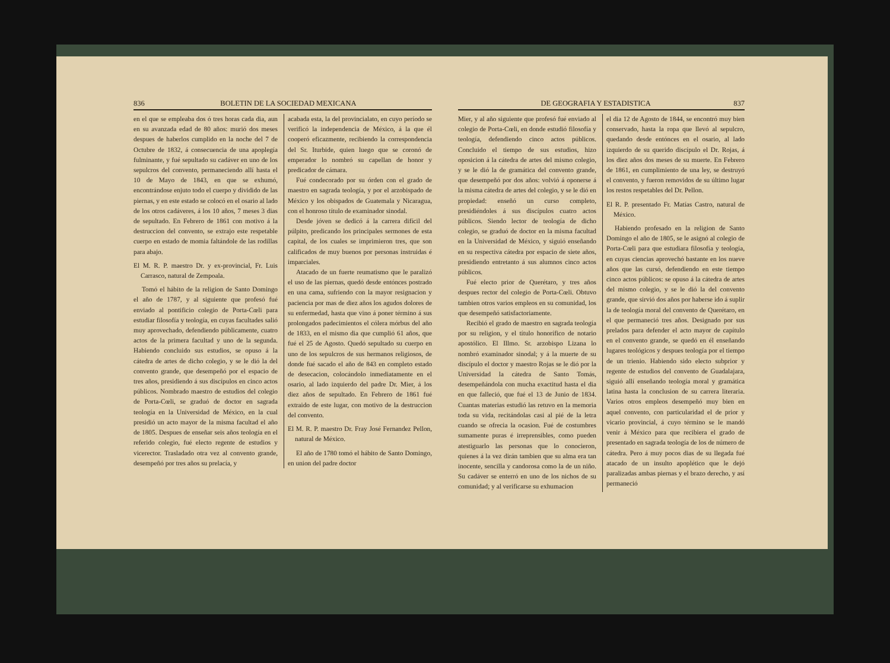836 BOLETIN DE LA SOCIEDAD MEXICANA
en el que se empleaba dos ó tres horas cada dia, aun en su avanzada edad de 80 años: murió dos meses despues de haberlos cumplido en la noche del 7 de Octubre de 1832, á consecuencia de una apoplegía fulminante, y fué sepultado su cadáver en uno de los sepulcros del convento, permaneciendo allí hasta el 10 de Mayo de 1843, en que se exhumó, encontrándose enjuto todo el cuerpo y dividido de las piernas, y en este estado se colocó en el osario al lado de los otros cadáveres, á los 10 años, 7 meses 3 dias de sepultado. En Febrero de 1861 con motivo á la destruccion del convento, se extrajo este respetable cuerpo en estado de momia faltándole de las rodillas para abajo.
El M. R. P. maestro Dr. y ex-provincial, Fr. Luis Carrasco, natural de Zempoala.
Tomó el hábito de la religion de Santo Domingo el año de 1787, y al siguiente que profesó fué enviado al pontificio colegio de Porta-Cœli para estudiar filosofía y teología, en cuyas facultades salió muy aprovechado, defendiendo públicamente, cuatro actos de la primera facultad y uno de la segunda. Habiendo concluido sus estudios, se opuso á la cátedra de artes de dicho colegio, y se le dió la del convento grande, que desempeñó por el espacio de tres años, presidiendo á sus discípulos en cinco actos públicos. Nombrado maestro de estudios del colegio de Porta-Cœli, se graduó de doctor en sagrada teología en la Universidad de México, en la cual presidió un acto mayor de la misma facultad el año de 1805. Despues de enseñar seis años teología en el referido colegio, fué electo regente de estudios y vicerector. Trasladado otra vez al convento grande, desempeñó por tres años su prelacía, y
acabada esta, la del provincialato, en cuyo período se verificó la independencia de México, á la que él cooperó eficazmente, recibiendo la correspondencia del Sr. Iturbide, quien luego que se coronó de emperador lo nombró su capellan de honor y predicador de cámara.
Fué condecorado por su órden con el grado de maestro en sagrada teología, y por el arzobispado de México y los obispados de Guatemala y Nicaragua, con el honroso título de examinador sinodal.
Desde jóven se dedicó á la carrera difícil del púlpito, predicando los principales sermones de esta capital, de los cuales se imprimieron tres, que son calificados de muy buenos por personas instruidas é imparciales.
Atacado de un fuerte reumatismo que le paralizó el uso de las piernas, quedó desde entónces postrado en una cama, sufriendo con la mayor resignacion y paciencia por mas de diez años los agudos dolores de su enfermedad, hasta que vino á poner término á sus prolongados padecimientos el cólera mórbus del año de 1833, en el mismo dia que cumplió 61 años, que fué el 25 de Agosto. Quedó sepultado su cuerpo en uno de los sepulcros de sus hermanos religiosos, de donde fué sacado el año de 843 en completo estado de desecacion, colocándolo inmediatamente en el osario, al lado izquierdo del padre Dr. Mier, á los diez años de sepultado. En Febrero de 1861 fué extraido de este lugar, con motivo de la destruccion del convento.
El M. R. P. maestro Dr. Fray José Fernandez Pellon, natural de México.
El año de 1780 tomó el hábito de Santo Domingo, en union del padre doctor
DE GEOGRAFIA Y ESTADISTICA 837
Mier, y al año siguiente que profesó fué enviado al colegio de Porta-Cœli, en donde estudió filosofía y teología, defendiendo cinco actos públicos. Concluido el tiempo de sus estudios, hizo oposicion á la cátedra de artes del mismo colegio, y se le dió la de gramática del convento grande, que desempeñó por dos años: volvió á oponerse á la misma cátedra de artes del colegio, y se le dió en propiedad: enseñó un curso completo, presidiéndoles á sus discípulos cuatro actos públicos. Siendo lector de teología de dicho colegio, se graduó de doctor en la misma facultad en la Universidad de México, y siguió enseñando en su respectiva cátedra por espacio de siete años, presidiendo entretanto á sus alumnos cinco actos públicos.
Fué electo prior de Querétaro, y tres años despues rector del colegio de Porta-Cœli. Obtuvo tambien otros varios empleos en su comunidad, los que desempeñó satisfactoriamente.
Recibió el grado de maestro en sagrada teología por su religion, y el título honorífico de notario apostólico. El Illmo. Sr. arzobispo Lizana lo nombró examinador sinodal; y á la muerte de su discípulo el doctor y maestro Rojas se le dió por la Universidad la cátedra de Santo Tomás, desempeñándola con mucha exactitud hasta el dia en que falleció, que fué el 13 de Junio de 1834. Cuantas materias estudió las retuvo en la memoria toda su vida, recitándolas casi al pié de la letra cuando se ofrecia la ocasion. Fué de costumbres sumamente puras é irreprensibles, como pueden atestiguarlo las personas que lo conocieron, quienes á la vez dirán tambien que su alma era tan inocente, sencilla y candorosa como la de un niño. Su cadáver se enterró en uno de los nichos de su comunidad; y al verificarse su exhumacion
el dia 12 de Agosto de 1844, se encontró muy bien conservado, hasta la ropa que llevó al sepulcro, quedando desde entónces en el osario, al lado izquierdo de su querido discípulo el Dr. Rojas, á los diez años dos meses de su muerte. En Febrero de 1861, en cumplimiento de una ley, se destruyó el convento, y fueron removidos de su último lugar los restos respetables del Dr. Pellon.
El R. P. presentado Fr. Matías Castro, natural de México.
Habiendo profesado en la religion de Santo Domingo el año de 1805, se le asignó al colegio de Porta-Cœli para que estudiara filosofía y teología, en cuyas ciencias aprovechó bastante en los nueve años que las cursó, defendiendo en este tiempo cinco actos públicos: se opuso á la cátedra de artes del mismo colegio, y se le dió la del convento grande, que sirvió dos años por haberse ido á suplir la de teología moral del convento de Querétaro, en el que permaneció tres años. Designado por sus prelados para defender el acto mayor de capítulo en el convento grande, se quedó en él enseñando lugares teológicos y despues teología por el tiempo de un trienio. Habiendo sido electo subprior y regente de estudios del convento de Guadalajara, siguió allí enseñando teología moral y gramática latina hasta la conclusion de su carrera literaria. Varios otros empleos desempeñó muy bien en aquel convento, con particularidad el de prior y vicario provincial, á cuyo término se le mandó venir á México para que recibiera el grado de presentado en sagrada teología de los de número de cátedra. Pero á muy pocos dias de su llegada fué atacado de un insulto apoplético que le dejó paralizadas ambas piernas y el brazo derecho, y así permaneció